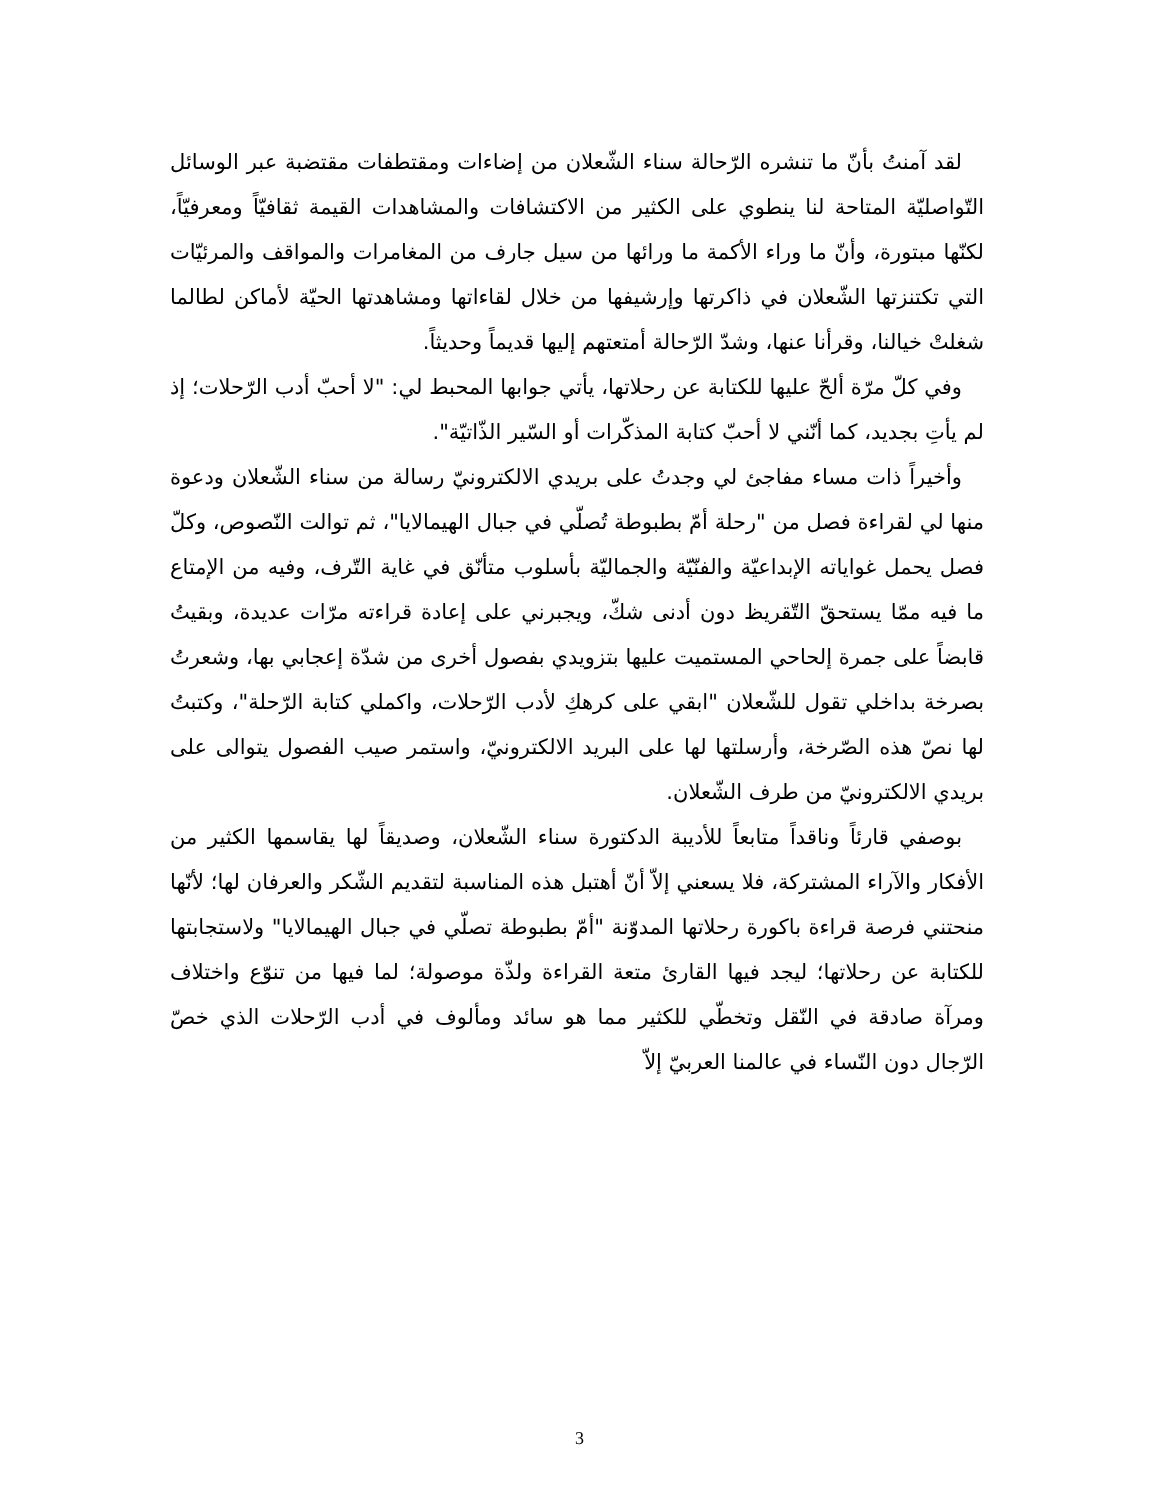لقد آمنتُ بأنّ ما تنشره الرّحالة سناء الشّعلان من إضاءات ومقتطفات مقتضبة عبر الوسائل التّواصليّة المتاحة لنا ينطوي على الكثير من الاكتشافات والمشاهدات القيمة ثقافيّاً ومعرفيّاً، لكنّها مبتورة، وأنّ ما وراء الأكمة ما ورائها من سيل جارف من المغامرات والمواقف والمرئيّات التي تكتنزتها الشّعلان في ذاكرتها وإرشيفها من خلال لقاءاتها ومشاهدتها الحيّة لأماكن لطالما شغلتْ خيالنا، وقرأنا عنها، وشدّ الرّحالة أمتعتهم إليها قديماً وحديثاً.
وفي كلّ مرّة ألحّ عليها للكتابة عن رحلاتها، يأتي جوابها المحبط لي: "لا أحبّ أدب الرّحلات؛ إذ لم يأتِ بجديد، كما أنّني لا أحبّ كتابة المذكّرات أو السّير الذّاتيّة".
وأخيراً ذات مساء مفاجئ لي وجدتُ على بريدي الالكترونيّ رسالة من سناء الشّعلان ودعوة منها لي لقراءة فصل من "رحلة أمّ بطبوطة تُصلّي في جبال الهيمالايا"، ثم توالت النّصوص، وكلّ فصل يحمل غواياته الإبداعيّة والفنّيّة والجماليّة بأسلوب متأنّق في غاية التّرف، وفيه من الإمتاع ما فيه ممّا يستحقّ التّقريظ دون أدنى شكّ، ويجبرني على إعادة قراءته مرّات عديدة، وبقيتُ قابضاً على جمرة إلحاحي المستميت عليها بتزويدي بفصول أخرى من شدّة إعجابي بها، وشعرتُ بصرخة بداخلي تقول للشّعلان "ابقي على كرهكِ لأدب الرّحلات، واكملي كتابة الرّحلة"، وكتبتُ لها نصّ هذه الصّرخة، وأرسلتها لها على البريد الالكترونيّ، واستمر صيب الفصول يتوالى على بريدي الالكترونيّ من طرف الشّعلان.
بوصفي قارئاً وناقداً متابعاً للأديبة الدكتورة سناء الشّعلان، وصديقاً لها يقاسمها الكثير من الأفكار والآراء المشتركة، فلا يسعني إلاّ أنّ أهتبل هذه المناسبة لتقديم الشّكر والعرفان لها؛ لأنّها منحتني فرصة قراءة باكورة رحلاتها المدوّنة "أمّ بطبوطة تصلّي في جبال الهيمالايا" ولاستجابتها للكتابة عن رحلاتها؛ ليجد فيها القارئ متعة القراءة ولذّة موصولة؛ لما فيها من تنوّع واختلاف ومرآة صادقة في النّقل وتخطّي للكثير مما هو سائد ومألوف في أدب الرّحلات الذي خصّ الرّجال دون النّساء في عالمنا العربيّ إلاّ
3